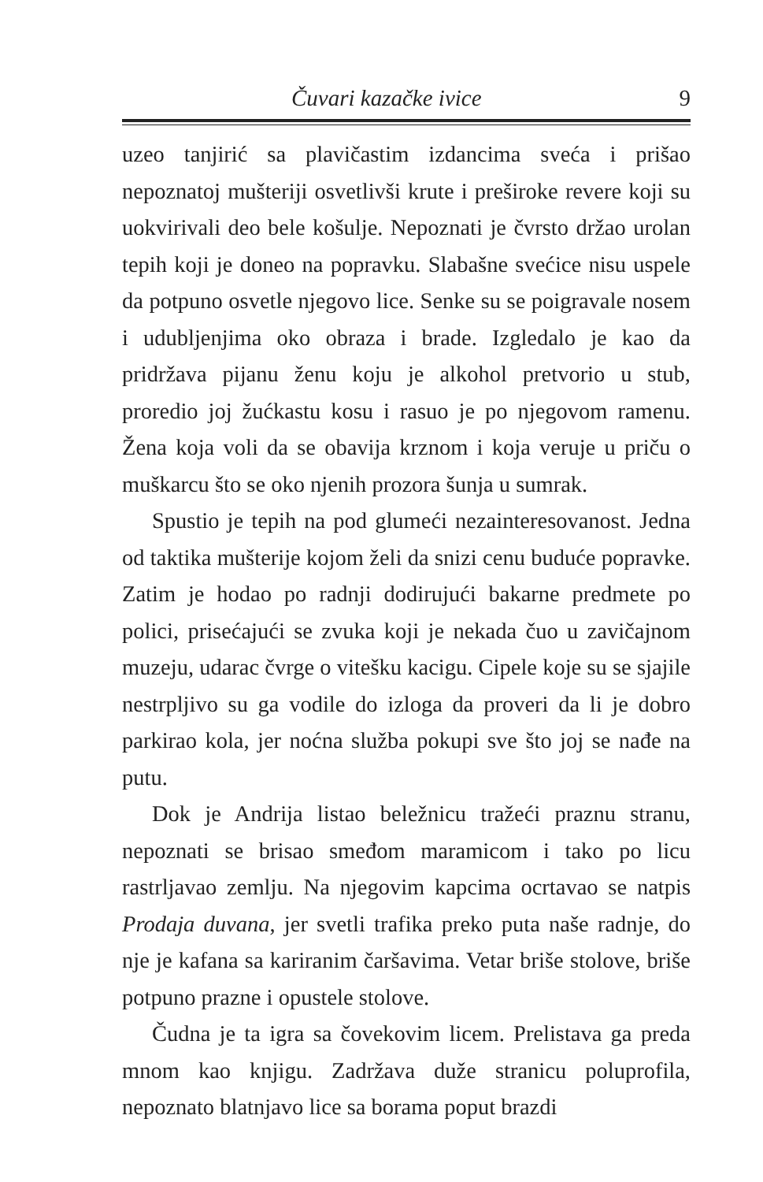Čuvari kazačke ivice 9
uzeo tanjirić sa plavičastim izdancima sveća i prišao nepoznatoj mušteriji osvetlivši krute i preširoke revere koji su uokvirivali deo bele košulje. Nepoznati je čvrsto držao urolan tepih koji je doneo na popravku. Slabašne svećice nisu uspele da potpuno osvetle njegovo lice. Senke su se poigravale nosem i udubljenjima oko obraza i brade. Izgledalo je kao da pridržava pijanu ženu koju je alkohol pretvorio u stub, proredio joj žućkastu kosu i rasuo je po njegovom ramenu. Žena koja voli da se obavija krznom i koja veruje u priču o muškarcu što se oko njenih prozora šunja u sumrak.
Spustio je tepih na pod glumeći nezainteresovanost. Jedna od taktika mušterije kojom želi da snizi cenu buduće popravke. Zatim je hodao po radnji dodirujući bakarne predmete po polici, prisećajući se zvuka koji je nekada čuo u zavičajnom muzeju, udarac čvrge o vitešku kacigu. Cipele koje su se sjajile nestrpljivo su ga vodile do izloga da proveri da li je dobro parkirao kola, jer noćna služba pokupi sve što joj se nađe na putu.
Dok je Andrija listao beležnicu tražeći praznu stranu, nepoznati se brisao smeđom maramicom i tako po licu rastrljavao zemlju. Na njegovim kapcima ocrtavao se natpis Prodaja duvana, jer svetli trafika preko puta naše radnje, do nje je kafana sa kariranim čaršavima. Vetar briše stolove, briše potpuno prazne i opustele stolove.
Čudna je ta igra sa čovekovim licem. Prelistava ga preda mnom kao knjigu. Zadržava duže stranicu poluprofila, nepoznato blatnjavo lice sa borama poput brazdi